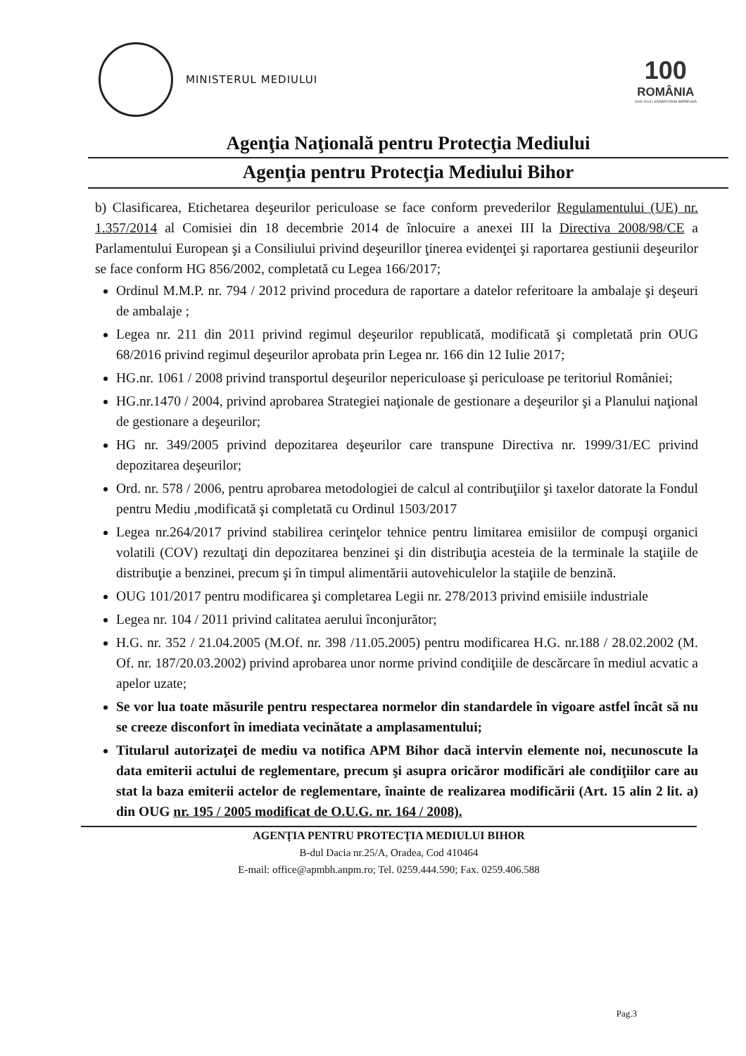MINISTERUL MEDIULUI
100
ROMÂNIA
1918 2018 | SĂRBĂTORIM ÎMPREUNĂ
Agenţia Naţională pentru Protecţia Mediului
Agenţia pentru Protecţia Mediului Bihor
b) Clasificarea, Etichetarea deşeurilor periculoase se face conform prevederilor Regulamentului (UE) nr. 1.357/2014 al Comisiei din 18 decembrie 2014 de înlocuire a anexei III la Directiva 2008/98/CE a Parlamentului European şi a Consiliului privind deşeurillor ţinerea evidenţei şi raportarea gestiunii deşeurilor se face conform HG 856/2002, completată cu Legea 166/2017;
Ordinul M.M.P. nr. 794 / 2012 privind procedura de raportare a datelor referitoare la ambalaje şi deşeuri de ambalaje ;
Legea nr. 211 din 2011 privind regimul deşeurilor republicată, modificată şi completată prin OUG 68/2016 privind regimul deşeurilor aprobata prin Legea nr. 166 din 12 Iulie 2017;
HG.nr. 1061 / 2008 privind transportul deşeurilor nepericuloase şi periculoase pe teritoriul României;
HG.nr.1470 / 2004, privind aprobarea Strategiei naţionale de gestionare a deşeurilor şi a Planului naţional de gestionare a deşeurilor;
HG nr. 349/2005 privind depozitarea deşeurilor care transpune Directiva nr. 1999/31/EC privind depozitarea deşeurilor;
Ord. nr. 578 / 2006, pentru aprobarea metodologiei de calcul al contribuţiilor şi taxelor datorate la Fondul pentru Mediu ,modificată şi completată cu Ordinul 1503/2017
Legea nr.264/2017 privind stabilirea cerinţelor tehnice pentru limitarea emisiilor de compuşi organici volatili (COV) rezultaţi din depozitarea benzinei şi din distribuţia acesteia de la terminale la staţiile de distribuţie a benzinei, precum şi în timpul alimentării autovehiculelor la staţiile de benzină.
OUG 101/2017 pentru modificarea şi completarea Legii nr. 278/2013 privind emisiile industriale
Legea nr. 104 / 2011 privind calitatea aerului înconjurător;
H.G. nr. 352 / 21.04.2005 (M.Of. nr. 398 /11.05.2005) pentru modificarea H.G. nr.188 / 28.02.2002 (M. Of. nr. 187/20.03.2002) privind aprobarea unor norme privind condiţiile de descărcare în mediul acvatic a apelor uzate;
Se vor lua toate măsurile pentru respectarea normelor din standardele în vigoare astfel încât să nu se creeze disconfort în imediata vecinătate a amplasamentului;
Titularul autorizaţei de mediu va notifica APM Bihor dacă intervin elemente noi, necunoscute la data emiterii actului de reglementare, precum şi asupra oricăror modificări ale condiţiilor care au stat la baza emiterii actelor de reglementare, înainte de realizarea modificării (Art. 15 alin 2 lit. a) din OUG nr. 195 / 2005 modificat de O.U.G. nr. 164 / 2008).
AGENŢIA PENTRU PROTECŢIA MEDIULUI BIHOR
B-dul Dacia nr.25/A, Oradea, Cod 410464
E-mail: office@apmbh.anpm.ro; Tel. 0259.444.590; Fax. 0259.406.588
Pag.3